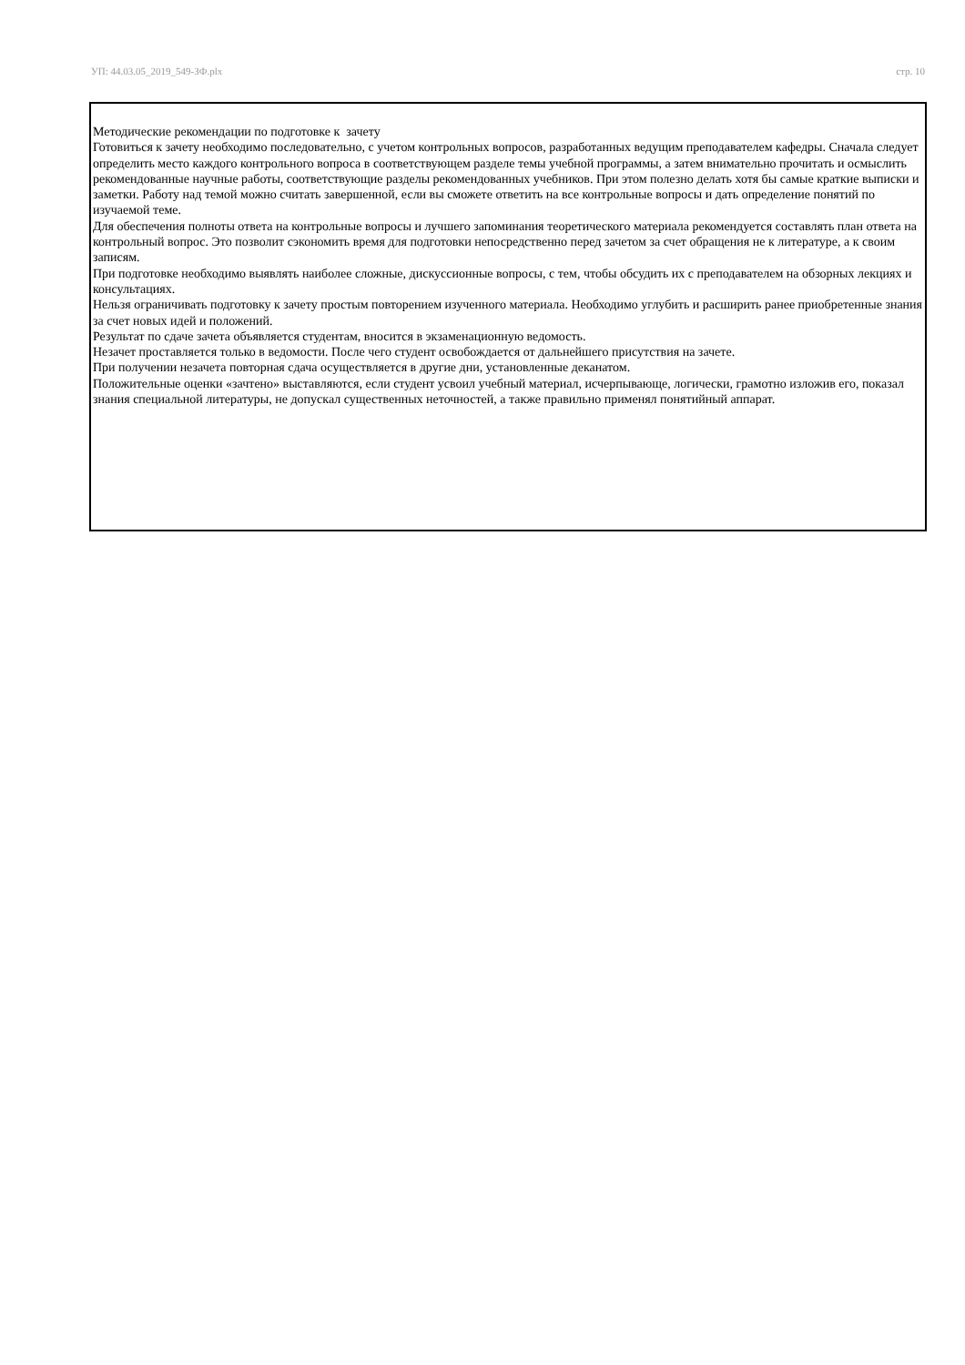УП: 44.03.05_2019_549-ЗФ.plx стр. 10
Методические рекомендации по подготовке к зачету
Готовиться к зачету необходимо последовательно, с учетом контрольных вопросов, разработанных ведущим преподавателем кафедры. Сначала следует определить место каждого контрольного вопроса в соответствующем разделе темы учебной программы, а затем внимательно прочитать и осмыслить рекомендованные научные работы, соответствующие разделы рекомендованных учебников. При этом полезно делать хотя бы самые краткие выписки и заметки. Работу над темой можно считать завершенной, если вы сможете ответить на все контрольные вопросы и дать определение понятий по изучаемой теме.
Для обеспечения полноты ответа на контрольные вопросы и лучшего запоминания теоретического материала рекомендуется составлять план ответа на контрольный вопрос. Это позволит сэкономить время для подготовки непосредственно перед зачетом за счет обращения не к литературе, а к своим записям.
При подготовке необходимо выявлять наиболее сложные, дискуссионные вопросы, с тем, чтобы обсудить их с преподавателем на обзорных лекциях и консультациях.
Нельзя ограничивать подготовку к зачету простым повторением изученного материала. Необходимо углубить и расширить ранее приобретенные знания за счет новых идей и положений.
Результат по сдаче зачета объявляется студентам, вносится в экзаменационную ведомость.
Незачет проставляется только в ведомости. После чего студент освобождается от дальнейшего присутствия на зачете.
При получении незачета повторная сдача осуществляется в другие дни, установленные деканатом.
Положительные оценки «зачтено» выставляются, если студент усвоил учебный материал, исчерпывающе, логически, грамотно изложив его, показал знания специальной литературы, не допускал существенных неточностей, а также правильно применял понятийный аппарат.